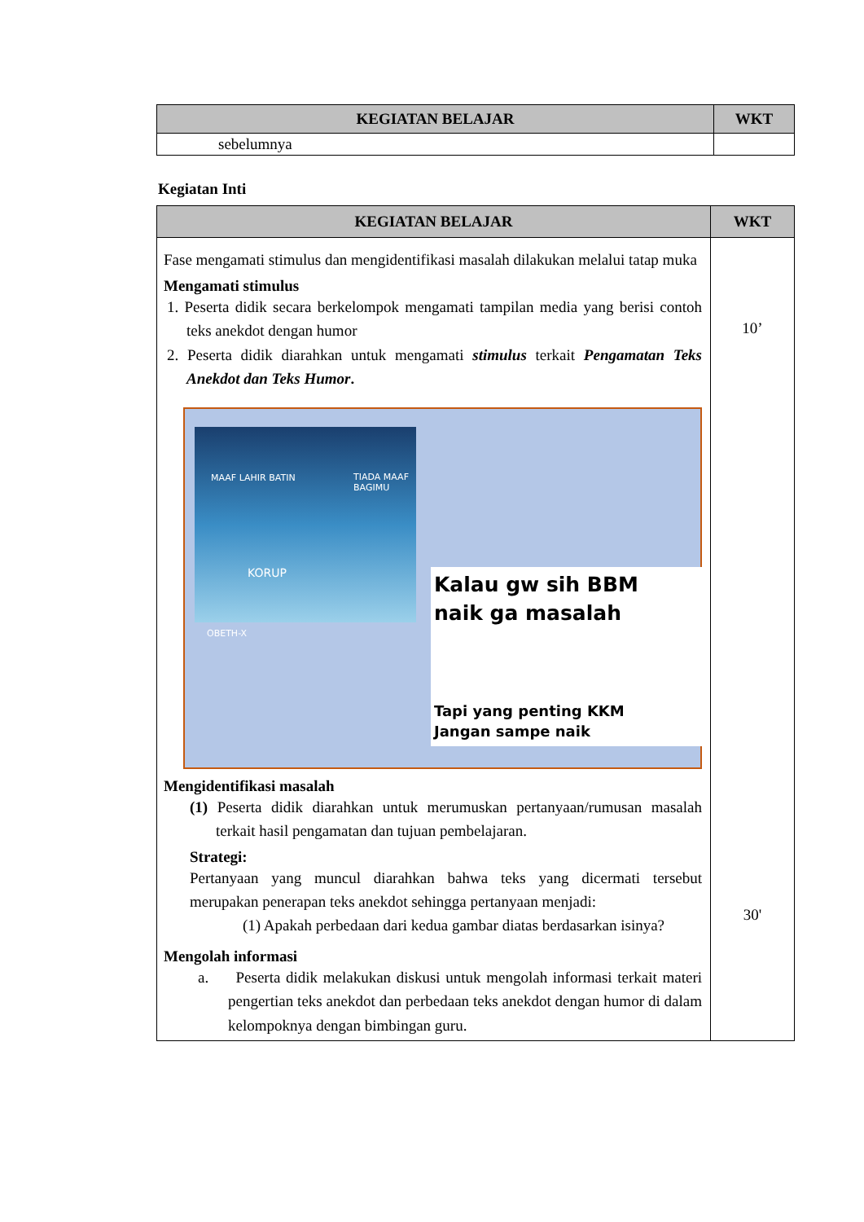| KEGIATAN BELAJAR | WKT |
| --- | --- |
| sebelumnya | |
Kegiatan Inti
| KEGIATAN BELAJAR | WKT |
| --- | --- |
| Fase mengamati stimulus dan mengidentifikasi masalah dilakukan melalui tatap muka Mengamati stimulus 1. Peserta didik secara berkelompok mengamati tampilan media yang berisi contoh teks anekdot dengan humor 2. Peserta didik diarahkan untuk mengamati stimulus terkait Pengamatan Teks Anekdot dan Teks Humor . MAAF LAHIR BATIN TIADA MAAF BAGIMU KORUP OBETH-X Kalau gw sih BBM naik ga masalah Tapi yang penting KKM Jangan sampe naik Mengidentifikasi masalah (1) Peserta didik diarahkan untuk merumuskan pertanyaan/rumusan masalah terkait hasil pengamatan dan tujuan pembelajaran. Strategi: Pertanyaan yang muncul diarahkan bahwa teks yang dicermati tersebut merupakan penerapan teks anekdot sehingga pertanyaan menjadi: (1) Apakah perbedaan dari kedua gambar diatas berdasarkan isinya? Mengolah informasi a. Peserta didik melakukan diskusi untuk mengolah informasi terkait materi pengertian teks anekdot dan perbedaan teks anekdot dengan humor di dalam kelompoknya dengan bimbingan guru. | 10’ 30' |